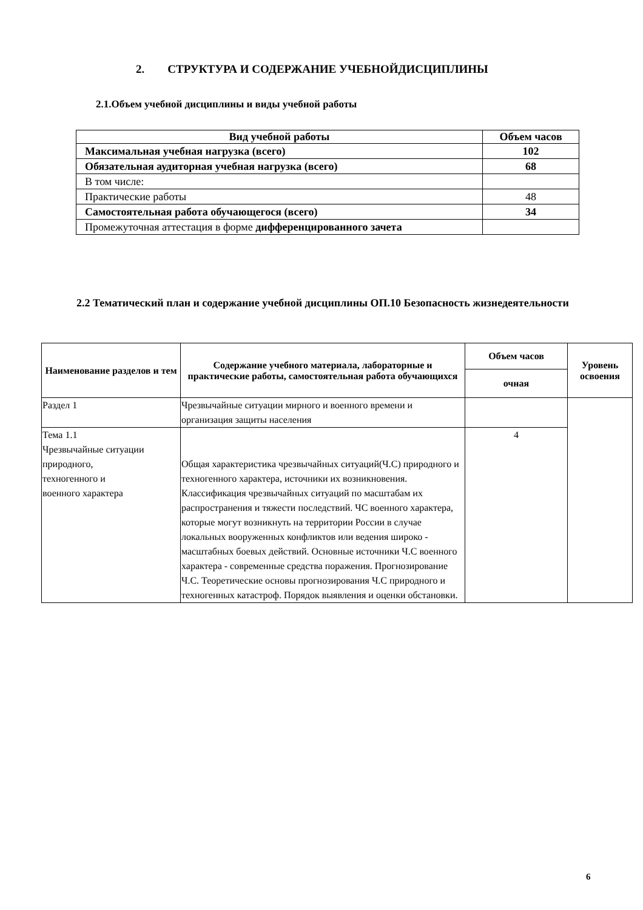2. СТРУКТУРА И СОДЕРЖАНИЕ УЧЕБНОЙДИСЦИПЛИНЫ
2.1.Объем учебной дисциплины и виды учебной работы
| Вид учебной работы | Объем часов |
| --- | --- |
| Максимальная учебная нагрузка (всего) | 102 |
| Обязательная аудиторная учебная нагрузка (всего) | 68 |
| В том числе: | |
| Практические работы | 48 |
| Самостоятельная работа обучающегося (всего) | 34 |
| Промежуточная аттестация в форме дифференцированного зачета | |
2.2 Тематический план и содержание учебной дисциплины ОП.10 Безопасность жизнедеятельности
| Наименование разделов и тем | Содержание учебного материала, лабораторные и практические работы, самостоятельная работа обучающихся | Объем часов | Уровень освоения |
| --- | --- | --- | --- |
| | | очная | |
| Раздел 1 | Чрезвычайные ситуации мирного и военного времени и организация защиты населения | | |
| Тема 1.1 Чрезвычайные ситуации природного, техногенного и военного характера | Общая характеристика чрезвычайных ситуаций(Ч.С) природного и техногенного характера, источники их возникновения. Классификация чрезвычайных ситуаций по масштабам их распространения и тяжести последствий. ЧС военного характера, которые могут возникнуть на территории России в случае локальных вооруженных конфликтов или ведения широко - масштабных боевых действий. Основные источники Ч.С военного характера - современные средства поражения. Прогнозирование Ч.С. Теоретические основы прогнозирования Ч.С природного и техногенных катастроф. Порядок выявления и оценки обстановки. | 4 | |
6